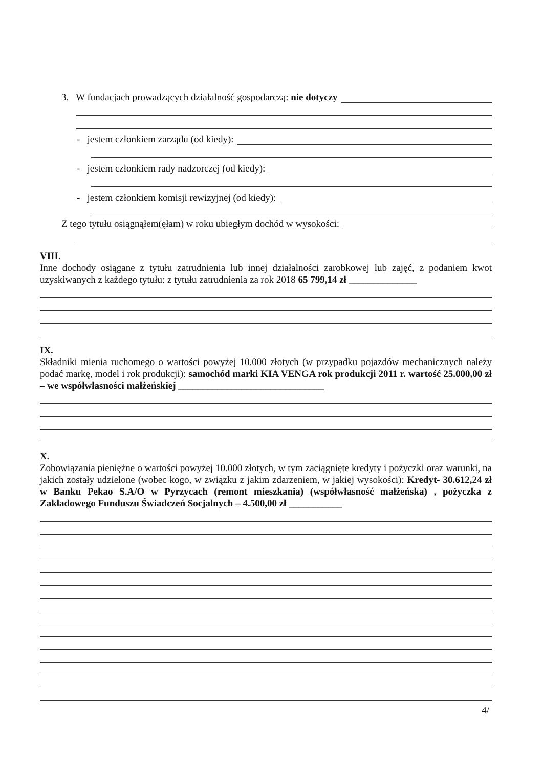3. W fundacjach prowadzących działalność gospodarczą: nie dotyczy
- jestem członkiem zarządu (od kiedy):
- jestem członkiem rady nadzorczej (od kiedy):
- jestem członkiem komisji rewizyjnej (od kiedy):
Z tego tytułu osiągnąłem(ęłam) w roku ubiegłym dochód w wysokości:
VIII.
Inne dochody osiągane z tytułu zatrudnienia lub innej działalności zarobkowej lub zajęć, z podaniem kwot uzyskiwanych z każdego tytułu: z tytułu zatrudnienia za rok 2018 65 799,14 zł ______________
IX.
Składniki mienia ruchomego o wartości powyżej 10.000 złotych (w przypadku pojazdów mechanicznych należy podać markę, model i rok produkcji): samochód marki KIA VENGA rok produkcji 2011 r. wartość 25.000,00 zł – we współwłasności małżeńskiej ______________________________
X.
Zobowiązania pieniężne o wartości powyżej 10.000 złotych, w tym zaciągnięte kredyty i pożyczki oraz warunki, na jakich zostały udzielone (wobec kogo, w związku z jakim zdarzeniem, w jakiej wysokości): Kredyt- 30.612,24 zł w Banku Pekao S.A/O w Pyrzycach (remont mieszkania) (współwłasność małżeńska) , pożyczka z Zakładowego Funduszu Świadczeń Socjalnych – 4.500,00 zł ___________
4/